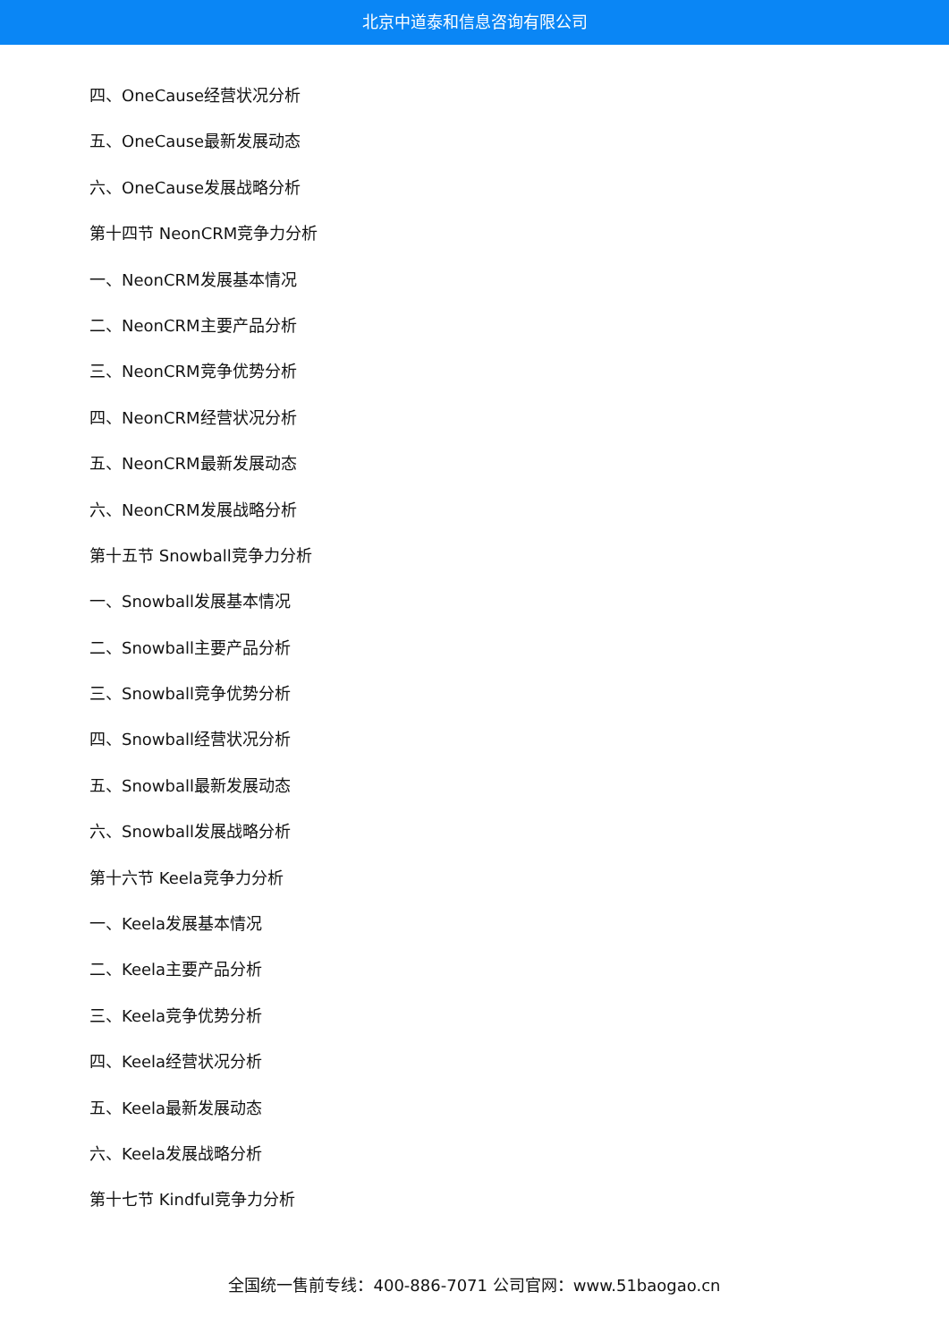北京中道泰和信息咨询有限公司
四、OneCause经营状况分析
五、OneCause最新发展动态
六、OneCause发展战略分析
第十四节 NeonCRM竞争力分析
一、NeonCRM发展基本情况
二、NeonCRM主要产品分析
三、NeonCRM竞争优势分析
四、NeonCRM经营状况分析
五、NeonCRM最新发展动态
六、NeonCRM发展战略分析
第十五节 Snowball竞争力分析
一、Snowball发展基本情况
二、Snowball主要产品分析
三、Snowball竞争优势分析
四、Snowball经营状况分析
五、Snowball最新发展动态
六、Snowball发展战略分析
第十六节 Keela竞争力分析
一、Keela发展基本情况
二、Keela主要产品分析
三、Keela竞争优势分析
四、Keela经营状况分析
五、Keela最新发展动态
六、Keela发展战略分析
第十七节 Kindful竞争力分析
全国统一售前专线：400-886-7071 公司官网：www.51baogao.cn